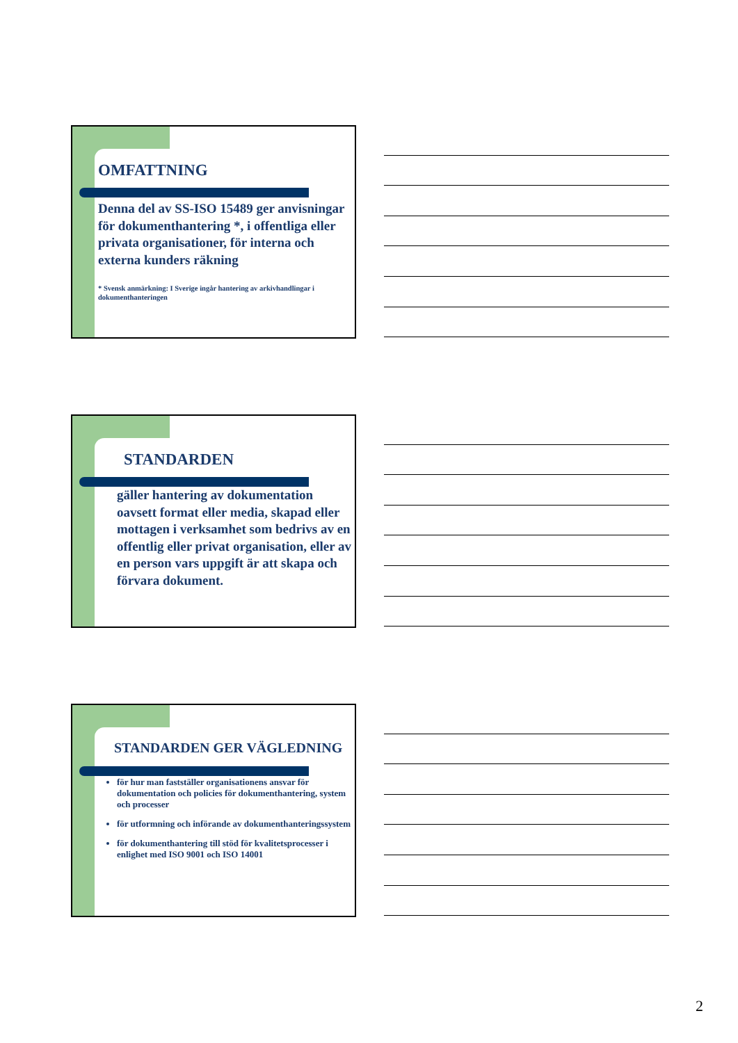OMFATTNING
Denna del av SS-ISO 15489 ger anvisningar för dokumenthantering *, i offentliga eller privata organisationer, för interna och externa kunders räkning
* Svensk anmärkning: I Sverige ingår hantering av arkivhandlingar i dokumenthanteringen
STANDARDEN
gäller hantering av dokumentation oavsett format eller media, skapad eller mottagen i verksamhet som bedrivs av en offentlig eller privat organisation, eller av en person vars uppgift är att skapa och förvara dokument.
STANDARDEN GER VÄGLEDNING
för hur man fastställer organisationens ansvar för dokumentation och policies för dokumenthantering, system och processer
för utformning och införande av dokumenthanteringssystem
för dokumenthantering till stöd för kvalitetsprocesser i enlighet med ISO 9001 och ISO 14001
2